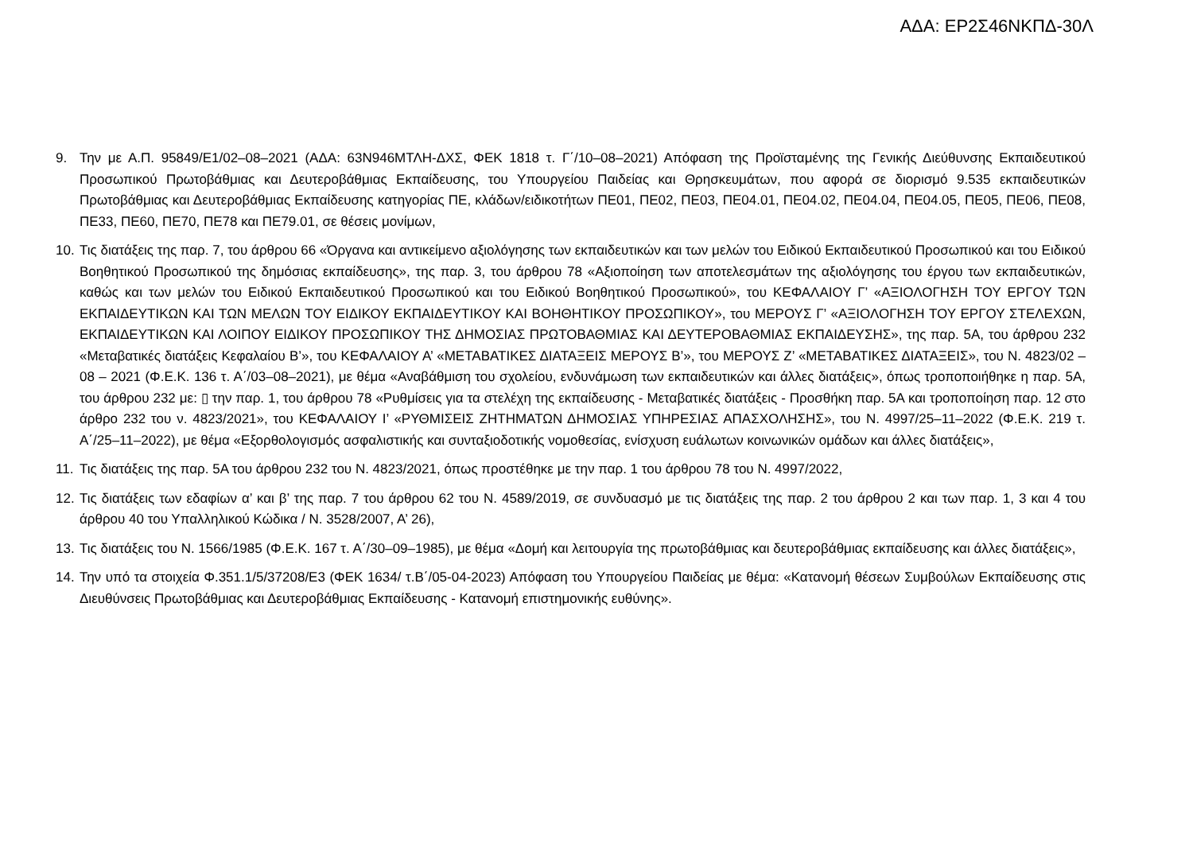ΑΔΑ: ΕΡ2Σ46ΝΚΠΔ-30Λ
9. Την με Α.Π. 95849/Ε1/02–08–2021 (ΑΔΑ: 63Ν946ΜΤΛΗ-ΔΧΣ, ΦΕΚ 1818 τ. Γ΄/10–08–2021) Απόφαση της Προϊσταμένης της Γενικής Διεύθυνσης Εκπαιδευτικού Προσωπικού Πρωτοβάθμιας και Δευτεροβάθμιας Εκπαίδευσης, του Υπουργείου Παιδείας και Θρησκευμάτων, που αφορά σε διορισμό 9.535 εκπαιδευτικών Πρωτοβάθμιας και Δευτεροβάθμιας Εκπαίδευσης κατηγορίας ΠΕ, κλάδων/ειδικοτήτων ΠΕ01, ΠΕ02, ΠΕ03, ΠΕ04.01, ΠΕ04.02, ΠΕ04.04, ΠΕ04.05, ΠΕ05, ΠΕ06, ΠΕ08, ΠΕ33, ΠΕ60, ΠΕ70, ΠΕ78 και ΠΕ79.01, σε θέσεις μονίμων,
10.
Τις διατάξεις της παρ. 7, του άρθρου 66 «Όργανα και αντικείμενο αξιολόγησης των εκπαιδευτικών και των μελών του Ειδικού Εκπαιδευτικού Προσωπικού και του Ειδικού Βοηθητικού Προσωπικού της δημόσιας εκπαίδευσης», της παρ. 3, του άρθρου 78 «Αξιοποίηση των αποτελεσμάτων της αξιολόγησης του έργου των εκπαιδευτικών, καθώς και των μελών του Ειδικού Εκπαιδευτικού Προσωπικού και του Ειδικού Βοηθητικού Προσωπικού», του ΚΕΦΑΛΑΙΟΥ Γ’ «ΑΞΙΟΛΟΓΗΣΗ ΤΟΥ ΕΡΓΟΥ ΤΩΝ ΕΚΠΑΙΔΕΥΤΙΚΩΝ ΚΑΙ ΤΩΝ ΜΕΛΩΝ ΤΟΥ ΕΙΔΙΚΟΥ ΕΚΠΑΙΔΕΥΤΙΚΟΥ ΚΑΙ ΒΟΗΘΗΤΙΚΟΥ ΠΡΟΣΩΠΙΚΟΥ», του ΜΕΡΟΥΣ Γ’ «ΑΞΙΟΛΟΓΗΣΗ ΤΟΥ ΕΡΓΟΥ ΣΤΕΛΕΧΩΝ, ΕΚΠΑΙΔΕΥΤΙΚΩΝ ΚΑΙ ΛΟΙΠΟΥ ΕΙΔΙΚΟΥ ΠΡΟΣΩΠΙΚΟΥ ΤΗΣ ΔΗΜΟΣΙΑΣ ΠΡΩΤΟΒΑΘΜΙΑΣ ΚΑΙ ΔΕΥΤΕΡΟΒΑΘΜΙΑΣ ΕΚΠΑΙΔΕΥΣΗΣ», της παρ. 5Α, του άρθρου 232 «Μεταβατικές διατάξεις Κεφαλαίου Β’», του ΚΕΦΑΛΑΙΟΥ Α’ «ΜΕΤΑΒΑΤΙΚΕΣ ΔΙΑΤΑΞΕΙΣ ΜΕΡΟΥΣ Β’», του ΜΕΡΟΥΣ Ζ’ «ΜΕΤΑΒΑΤΙΚΕΣ ΔΙΑΤΑΞΕΙΣ», του Ν. 4823/02 – 08 – 2021 (Φ.Ε.Κ. 136 τ. Α΄/03–08–2021), με θέμα «Αναβάθμιση του σχολείου, ενδυνάμωση των εκπαιδευτικών και άλλες διατάξεις», όπως τροποποιήθηκε η παρ. 5Α, του άρθρου 232 με: ▯ την παρ. 1, του άρθρου 78 «Ρυθμίσεις για τα στελέχη της εκπαίδευσης - Μεταβατικές διατάξεις - Προσθήκη παρ. 5Α και τροποποίηση παρ. 12 στο άρθρο 232 του ν. 4823/2021», του ΚΕΦΑΛΑΙΟΥ Ι’ «ΡΥΘΜΙΣΕΙΣ ΖΗΤΗΜΑΤΩΝ ΔΗΜΟΣΙΑΣ ΥΠΗΡΕΣΙΑΣ ΑΠΑΣΧΟΛΗΣΗΣ», του Ν. 4997/25–11–2022 (Φ.Ε.Κ. 219 τ. Α΄/25–11–2022), με θέμα «Εξορθολογισμός ασφαλιστικής και συνταξιοδοτικής νομοθεσίας, ενίσχυση ευάλωτων κοινωνικών ομάδων και άλλες διατάξεις»,
11.
Τις διατάξεις της παρ. 5Α του άρθρου 232 του Ν. 4823/2021, όπως προστέθηκε με την παρ. 1 του άρθρου 78 του Ν. 4997/2022,
12.
Τις διατάξεις των εδαφίων α’ και β’ της παρ. 7 του άρθρου 62 του Ν. 4589/2019, σε συνδυασμό με τις διατάξεις της παρ. 2 του άρθρου 2 και των παρ. 1, 3 και 4 του άρθρου 40 του Υπαλληλικού Κώδικα / Ν. 3528/2007, Α’ 26),
13.
Τις διατάξεις του Ν. 1566/1985 (Φ.Ε.Κ. 167 τ. Α΄/30–09–1985), με θέμα «Δομή και λειτουργία της πρωτοβάθμιας και δευτεροβάθμιας εκπαίδευσης και άλλες διατάξεις»,
14.
Την υπό τα στοιχεία Φ.351.1/5/37208/Ε3 (ΦΕΚ 1634/ τ.Β΄/05-04-2023) Απόφαση του Υπουργείου Παιδείας με θέμα: «Κατανομή θέσεων Συμβούλων Εκπαίδευσης στις Διευθύνσεις Πρωτοβάθμιας και Δευτεροβάθμιας Εκπαίδευσης - Κατανομή επιστημονικής ευθύνης».